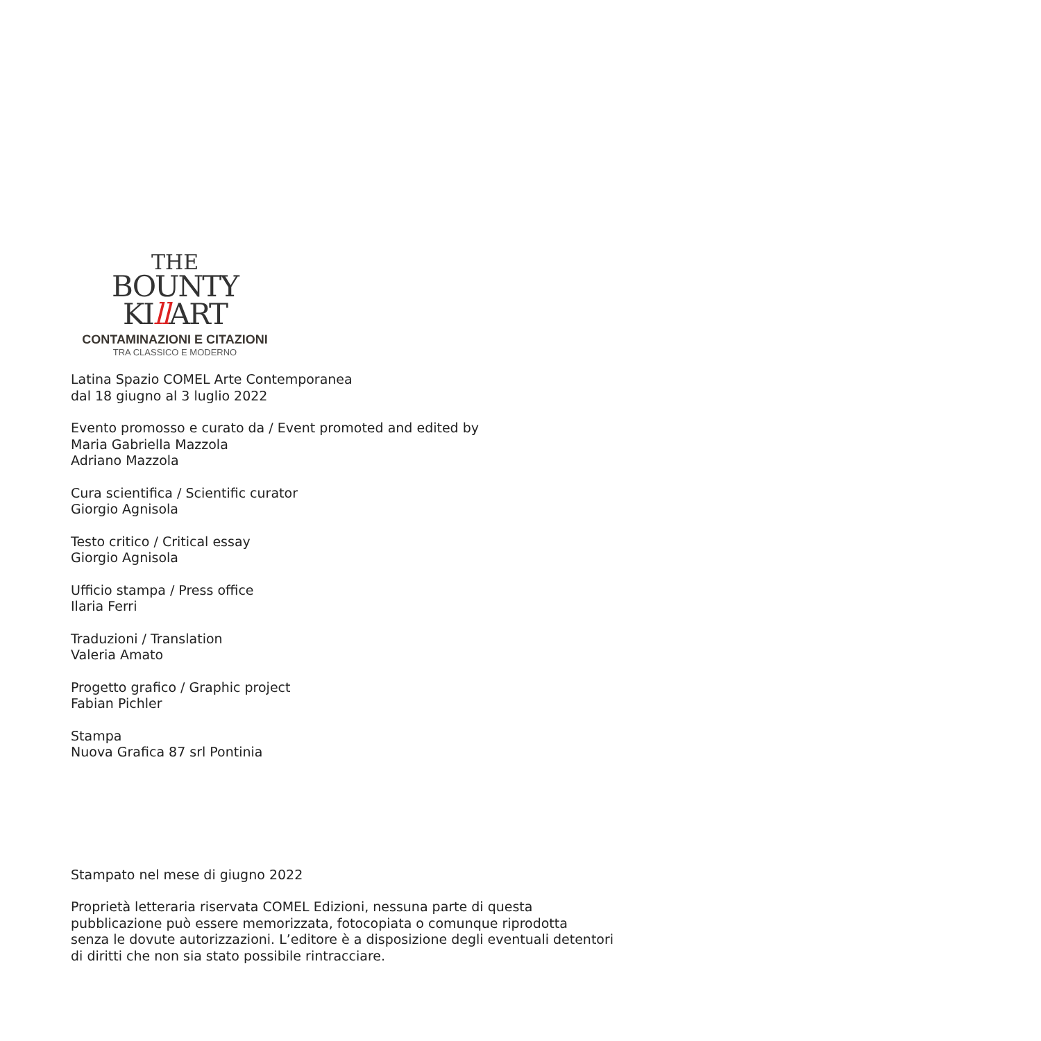THE
BOUNTY
KIll ART
CONTAMINAZIONI E CITAZIONI
TRA CLASSICO E MODERNO
Latina Spazio COMEL Arte Contemporanea
dal 18 giugno al 3 luglio 2022
Evento promosso e curato da / Event promoted and edited by
Maria Gabriella Mazzola
Adriano Mazzola
Cura scientifica / Scientific curator
Giorgio Agnisola
Testo critico / Critical essay
Giorgio Agnisola
Ufficio stampa / Press office
Ilaria Ferri
Traduzioni / Translation
Valeria Amato
Progetto grafico / Graphic project
Fabian Pichler
Stampa
Nuova Grafica 87 srl Pontinia
Stampato nel mese di giugno 2022
Proprietà letteraria riservata COMEL Edizioni, nessuna parte di questa
pubblicazione può essere memorizzata, fotocopiata o comunque riprodotta
senza le dovute autorizzazioni. L’editore è a disposizione degli eventuali detentori
di diritti che non sia stato possibile rintracciare.